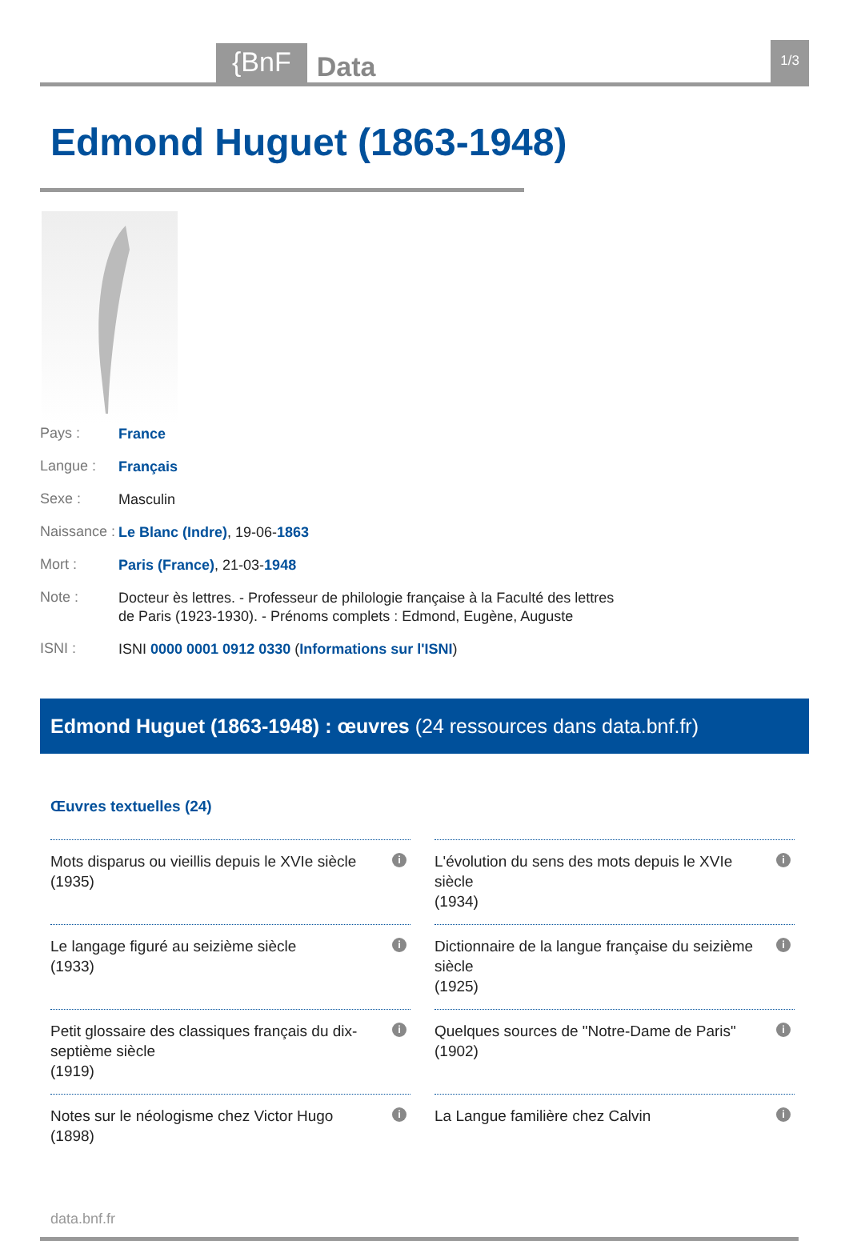{BnF
Data
1/3
Edmond Huguet (1863-1948)
Pays :
France
Langue :
Français
Sexe :
Masculin
Naissance :
Le Blanc (Indre), 19-06-1863
Mort :
Paris (France), 21-03-1948
Note :
Docteur ès lettres. - Professeur de philologie française à la Faculté des lettres de Paris (1923-1930). - Prénoms complets : Edmond, Eugène, Auguste
ISNI :
ISNI 0000 0001 0912 0330 (Informations sur l'ISNI)
Edmond Huguet (1863-1948) : œuvres (24 ressources dans data.bnf.fr)
Œuvres textuelles (24)
Mots disparus ou vieillis depuis le XVIe siècle
(1935)
i
L'évolution du sens des mots depuis le XVIe siècle
(1934)
i
Le langage figuré au seizième siècle
(1933)
i
Dictionnaire de la langue française du seizième siècle
(1925)
i
Petit glossaire des classiques français du dix-septième siècle
(1919)
i
Quelques sources de "Notre-Dame de Paris"
(1902)
i
Notes sur le néologisme chez Victor Hugo
(1898)
i
La Langue familière chez Calvin i
data.bnf.fr